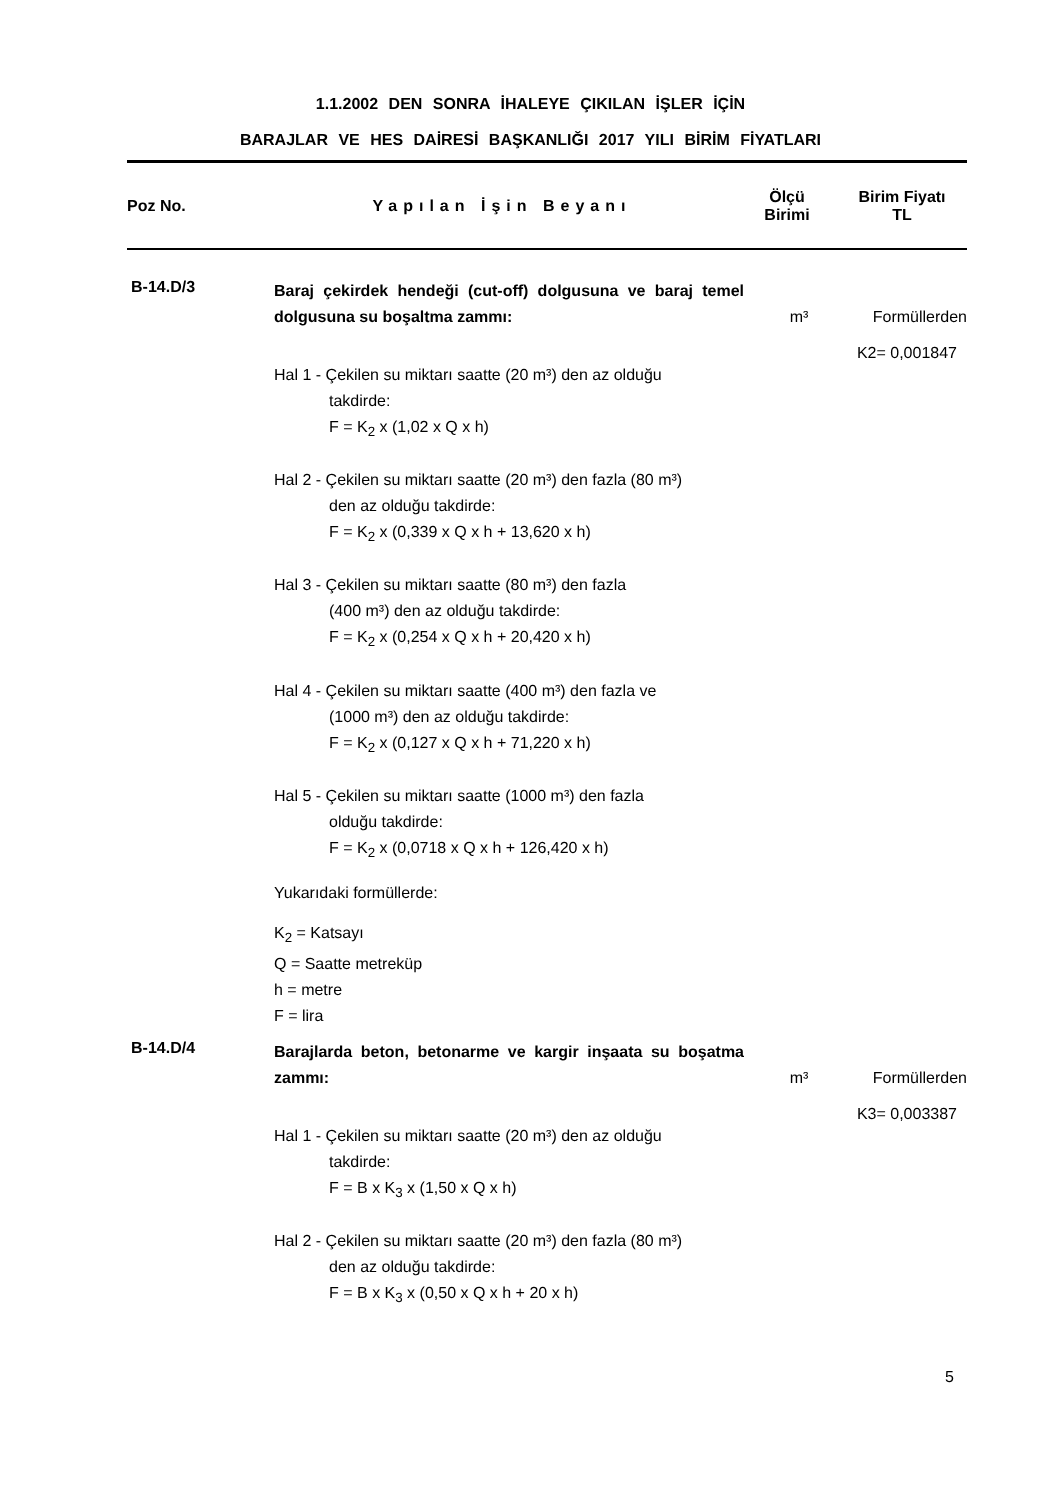1.1.2002 DEN SONRA İHALEYE ÇIKILAN İŞLER İÇİN
BARAJLAR VE HES DAİRESİ BAŞKANLIĞI 2017 YILI BİRİM FİYATLARI
| Poz No. | Yapılan İşin Beyanı | Ölçü Birimi | Birim Fiyatı TL |
| --- | --- | --- | --- |
B-14.D/3
Baraj çekirdek hendeği (cut-off) dolgusuna ve baraj temel dolgusuna su boşaltma zammı:
m³ Formüllerden
K2= 0,001847
Hal 1 - Çekilen su miktarı saatte (20 m³) den az olduğu
takdirde:
F = K<sub>2</sub> x (1,02 x Q x h)
Hal 2 - Çekilen su miktarı saatte (20 m³) den fazla (80 m³)
den az olduğu takdirde:
F = K<sub>2</sub> x (0,339 x Q x h + 13,620 x h)
Hal 3 - Çekilen su miktarı saatte (80 m³) den fazla
(400 m³) den az olduğu takdirde:
F = K<sub>2</sub> x (0,254 x Q x h + 20,420 x h)
Hal 4 - Çekilen su miktarı saatte (400 m³) den fazla ve
(1000 m³) den az olduğu takdirde:
F = K<sub>2</sub> x (0,127 x Q x h + 71,220 x h)
Hal 5 - Çekilen su miktarı saatte (1000 m³) den fazla
olduğu takdirde:
F = K<sub>2</sub> x (0,0718 x Q x h + 126,420 x h)
Yukarıdaki formüllerde:
K<sub>2</sub> = Katsayı
Q = Saatte metreküp
h = metre
F = lira
B-14.D/4
Barajlarda beton, betonarme ve kargir inşaata su boşatma zammı:
m³ Formüllerden
K3= 0,003387
Hal 1 - Çekilen su miktarı saatte (20 m³) den az olduğu
takdirde:
F = B x K<sub>3</sub> x (1,50 x Q x h)
Hal 2 - Çekilen su miktarı saatte (20 m³) den fazla (80 m³)
den az olduğu takdirde:
F = B x K<sub>3</sub> x (0,50 x Q x h + 20 x h)
5